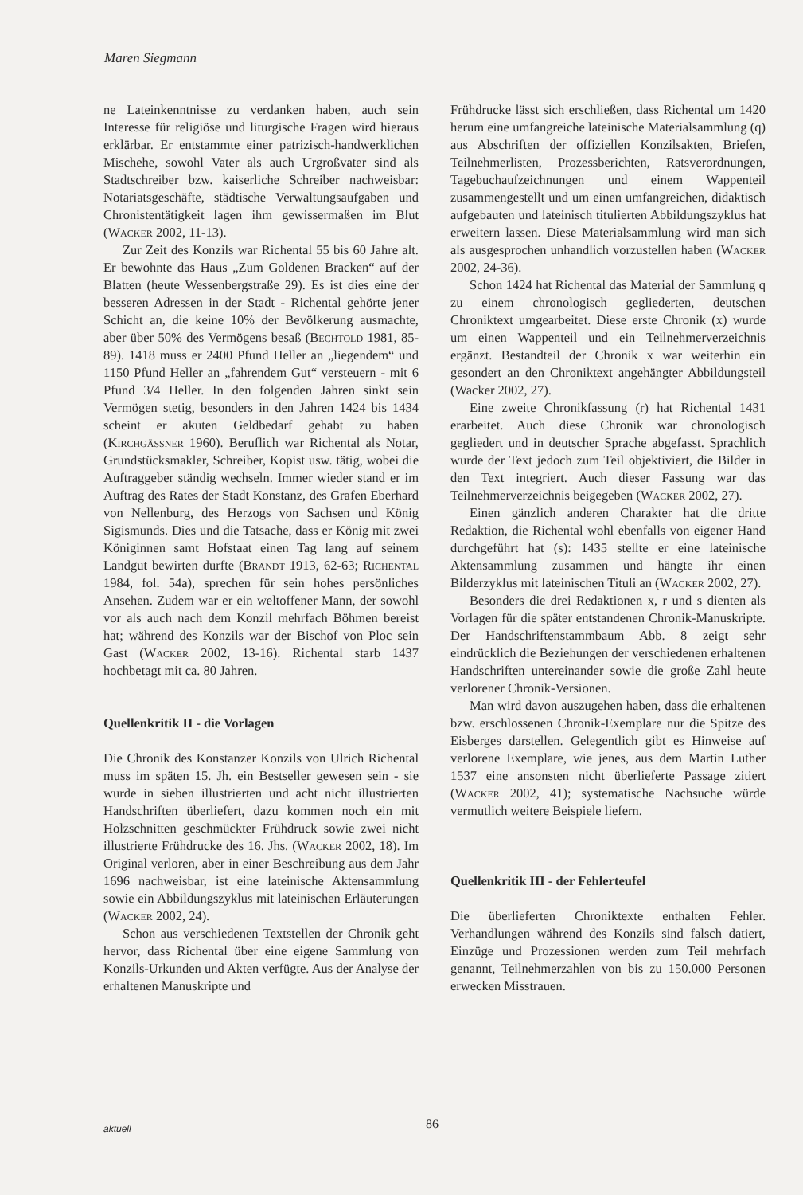Maren Siegmann
ne Lateinkenntnisse zu verdanken haben, auch sein Interesse für religiöse und liturgische Fragen wird hieraus erklärbar. Er entstammte einer patrizisch-handwerklichen Mischehe, sowohl Vater als auch Urgroßvater sind als Stadtschreiber bzw. kaiserliche Schreiber nachweisbar: Notariatsgeschäfte, städtische Verwaltungsaufgaben und Chronistentätigkeit lagen ihm gewissermaßen im Blut (Wacker 2002, 11-13).
Zur Zeit des Konzils war Richental 55 bis 60 Jahre alt. Er bewohnte das Haus „Zum Goldenen Bracken“ auf der Blatten (heute Wessenbergstraße 29). Es ist dies eine der besseren Adressen in der Stadt - Richental gehörte jener Schicht an, die keine 10% der Bevölkerung ausmachte, aber über 50% des Vermögens besaß (Bechtold 1981, 85-89). 1418 muss er 2400 Pfund Heller an „liegendem“ und 1150 Pfund Heller an „fahrendem Gut“ versteuern - mit 6 Pfund 3/4 Heller. In den folgenden Jahren sinkt sein Vermögen stetig, besonders in den Jahren 1424 bis 1434 scheint er akuten Geldbedarf gehabt zu haben (Kirchgässner 1960). Beruflich war Richental als Notar, Grundstücksmakler, Schreiber, Kopist usw. tätig, wobei die Auftraggeber ständig wechseln. Immer wieder stand er im Auftrag des Rates der Stadt Konstanz, des Grafen Eberhard von Nellenburg, des Herzogs von Sachsen und König Sigismunds. Dies und die Tatsache, dass er König mit zwei Königinnen samt Hofstaat einen Tag lang auf seinem Landgut bewirten durfte (Brandt 1913, 62-63; Richental 1984, fol. 54a), sprechen für sein hohes persönliches Ansehen. Zudem war er ein weltoffener Mann, der sowohl vor als auch nach dem Konzil mehrfach Böhmen bereist hat; während des Konzils war der Bischof von Ploc sein Gast (Wacker 2002, 13-16). Richental starb 1437 hochbetagt mit ca. 80 Jahren.
Quellenkritik II - die Vorlagen
Die Chronik des Konstanzer Konzils von Ulrich Richental muss im späten 15. Jh. ein Bestseller gewesen sein - sie wurde in sieben illustrierten und acht nicht illustrierten Handschriften überliefert, dazu kommen noch ein mit Holzschnitten geschmückter Frühdruck sowie zwei nicht illustrierte Frühdrucke des 16. Jhs. (Wacker 2002, 18). Im Original verloren, aber in einer Beschreibung aus dem Jahr 1696 nachweisbar, ist eine lateinische Aktensammlung sowie ein Abbildungszyklus mit lateinischen Erläuterungen (Wacker 2002, 24).
Schon aus verschiedenen Textstellen der Chronik geht hervor, dass Richental über eine eigene Sammlung von Konzils-Urkunden und Akten verfügte. Aus der Analyse der erhaltenen Manuskripte und
Frühdrucke lässt sich erschließen, dass Richental um 1420 herum eine umfangreiche lateinische Materialsammlung (q) aus Abschriften der offiziellen Konzilsakten, Briefen, Teilnehmerlisten, Prozessberichten, Ratsverordnungen, Tagebuchaufzeichnungen und einem Wappenteil zusammengestellt und um einen umfangreichen, didaktisch aufgebauten und lateinisch titulierten Abbildungszyklus hat erweitern lassen. Diese Materialsammlung wird man sich als ausgesprochen unhandlich vorzustellen haben (Wacker 2002, 24-36).
Schon 1424 hat Richental das Material der Sammlung q zu einem chronologisch gegliederten, deutschen Chroniktext umgearbeitet. Diese erste Chronik (x) wurde um einen Wappenteil und ein Teilnehmerverzeichnis ergänzt. Bestandteil der Chronik x war weiterhin ein gesondert an den Chroniktext angehängter Abbildungsteil (Wacker 2002, 27).
Eine zweite Chronikfassung (r) hat Richental 1431 erarbeitet. Auch diese Chronik war chronologisch gegliedert und in deutscher Sprache abgefasst. Sprachlich wurde der Text jedoch zum Teil objektiviert, die Bilder in den Text integriert. Auch dieser Fassung war das Teilnehmerverzeichnis beigegeben (Wacker 2002, 27).
Einen gänzlich anderen Charakter hat die dritte Redaktion, die Richental wohl ebenfalls von eigener Hand durchgeführt hat (s): 1435 stellte er eine lateinische Aktensammlung zusammen und hängte ihr einen Bilderzyklus mit lateinischen Tituli an (Wacker 2002, 27).
Besonders die drei Redaktionen x, r und s dienten als Vorlagen für die später entstandenen Chronik-Manuskripte. Der Handschriftenstammbaum Abb. 8 zeigt sehr eindrücklich die Beziehungen der verschiedenen erhaltenen Handschriften untereinander sowie die große Zahl heute verlorener Chronik-Versionen.
Man wird davon auszugehen haben, dass die erhaltenen bzw. erschlossenen Chronik-Exemplare nur die Spitze des Eisberges darstellen. Gelegentlich gibt es Hinweise auf verlorene Exemplare, wie jenes, aus dem Martin Luther 1537 eine ansonsten nicht überlieferte Passage zitiert (Wacker 2002, 41); systematische Nachsuche würde vermutlich weitere Beispiele liefern.
Quellenkritik III - der Fehlerteufel
Die überlieferten Chroniktexte enthalten Fehler. Verhandlungen während des Konzils sind falsch datiert, Einzüge und Prozessionen werden zum Teil mehrfach genannt, Teilnehmerzahlen von bis zu 150.000 Personen erwecken Misstrauen.
aktuell 86